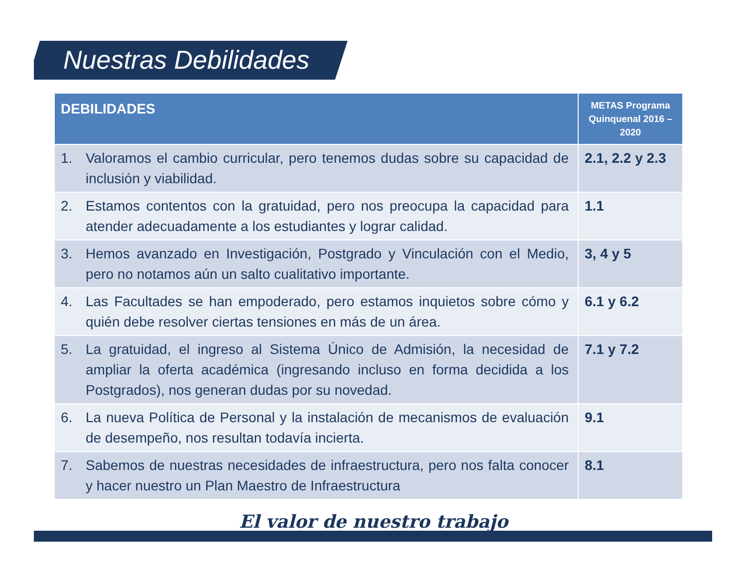Nuestras Debilidades
| DEBILIDADES | METAS Programa Quinquenal 2016 – 2020 |
| --- | --- |
| 1. Valoramos el cambio curricular, pero tenemos dudas sobre su capacidad de inclusión y viabilidad. | 2.1, 2.2 y 2.3 |
| 2. Estamos contentos con la gratuidad, pero nos preocupa la capacidad para atender adecuadamente a los estudiantes y lograr calidad. | 1.1 |
| 3. Hemos avanzado en Investigación, Postgrado y Vinculación con el Medio, pero no notamos aún un salto cualitativo importante. | 3, 4 y 5 |
| 4. Las Facultades se han empoderado, pero estamos inquietos sobre cómo y quién debe resolver ciertas tensiones en más de un área. | 6.1 y 6.2 |
| 5. La gratuidad, el ingreso al Sistema Único de Admisión, la necesidad de ampliar la oferta académica (ingresando incluso en forma decidida a los Postgrados), nos generan dudas por su novedad. | 7.1 y 7.2 |
| 6. La nueva Política de Personal y la instalación de mecanismos de evaluación de desempeño, nos resultan todavía incierta. | 9.1 |
| 7. Sabemos de nuestras necesidades de infraestructura, pero nos falta conocer y hacer nuestro un Plan Maestro de Infraestructura | 8.1 |
El valor de nuestro trabajo